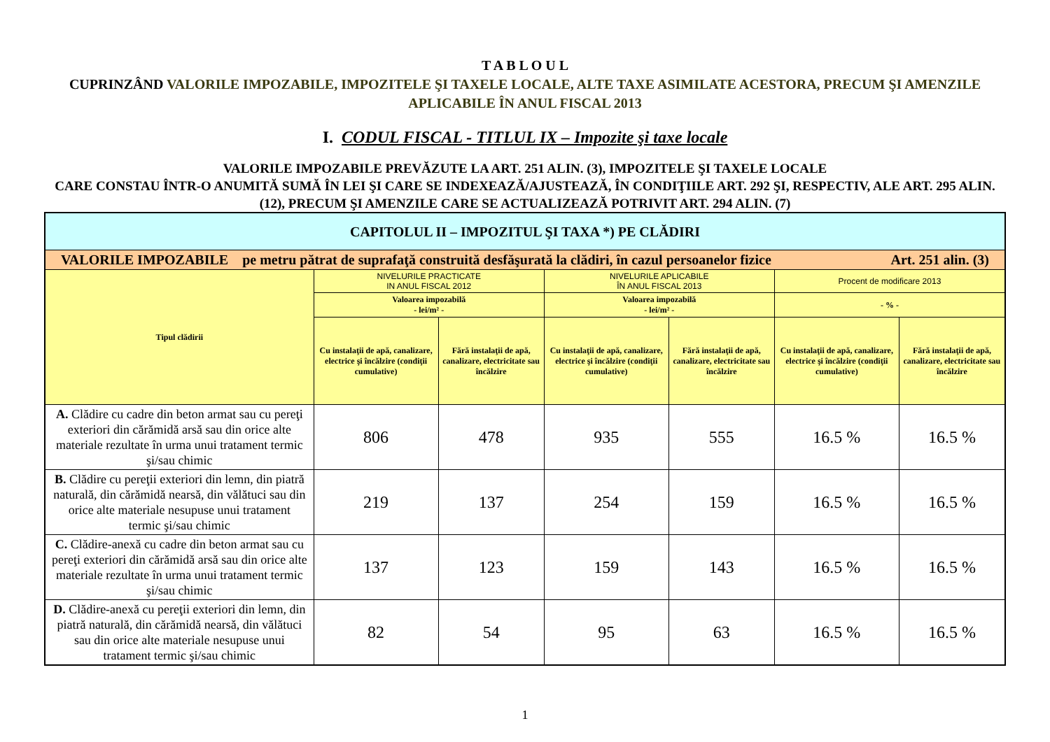T A B L O U L
CUPRINZÂND VALORILE IMPOZABILE, IMPOZITELE ŞI TAXELE LOCALE, ALTE TAXE ASIMILATE ACESTORA, PRECUM ŞI AMENZILE APLICABILE ÎN ANUL FISCAL 2013
I. CODUL FISCAL - TITLUL IX – Impozite şi taxe locale
VALORILE IMPOZABILE PREVĂZUTE LA ART. 251 ALIN. (3), IMPOZITELE ŞI TAXELE LOCALE
CARE CONSTAU ÎNTR-O ANUMITĂ SUMĂ ÎN LEI ŞI CARE SE INDEXEAZĂ/AJUSTEAZĂ, ÎN CONDIŢIILE ART. 292 ŞI, RESPECTIV, ALE ART. 295 ALIN. (12), PRECUM ŞI AMENZILE CARE SE ACTUALIZEAZĂ POTRIVIT ART. 294 ALIN. (7)
| CAPITOLUL II – IMPOZITUL ŞI TAXA *) PE CLĂDIRI | | | | | | |
| VALORILE IMPOZABILE pe metru pătrat de suprafaţă construită desfăşurată la clădiri, în cazul persoanelor fizice Art. 251 alin. (3) | | | | | | |
| Tipul clădirii | NIVELURILE PRACTICATE IN ANUL FISCAL 2012 | | NIVELURILE APLICABILE ÎN ANUL FISCAL 2013 | | Procent de modificare 2013 | |
| | Valoarea impozabilă - lei/m² - | | Valoarea impozabilă - lei/m² - | | - % - | |
| | Cu instalaţii de apă, canalizare, electrice şi încălzire (condiţii cumulative) | Fără instalaţii de apă, canalizare, electricitate sau încălzire | Cu instalaţii de apă, canalizare, electrice şi încălzire (condiţii cumulative) | Fără instalaţii de apă, canalizare, electricitate sau încălzire | Cu instalaţii de apă, canalizare, electrice şi încălzire (condiţii cumulative) | Fără instalaţii de apă, canalizare, electricitate sau încălzire |
| A. Clădire cu cadre din beton armat sau cu pereţi exteriori din cărămidă arsă sau din orice alte materiale rezultate în urma unui tratament termic şi/sau chimic | 806 | 478 | 935 | 555 | 16.5 % | 16.5 % |
| B. Clădire cu pereţii exteriori din lemn, din piatră naturală, din cărămidă nearsă, din vălătuci sau din orice alte materiale nesupuse unui tratament termic şi/sau chimic | 219 | 137 | 254 | 159 | 16.5 % | 16.5 % |
| C. Clădire-anexă cu cadre din beton armat sau cu pereţi exteriori din cărămidă arsă sau din orice alte materiale rezultate în urma unui tratament termic şi/sau chimic | 137 | 123 | 159 | 143 | 16.5 % | 16.5 % |
| D. Clădire-anexă cu pereţii exteriori din lemn, din piatră naturală, din cărămidă nearsă, din vălătuci sau din orice alte materiale nesupuse unui tratament termic şi/sau chimic | 82 | 54 | 95 | 63 | 16.5 % | 16.5 % |
1